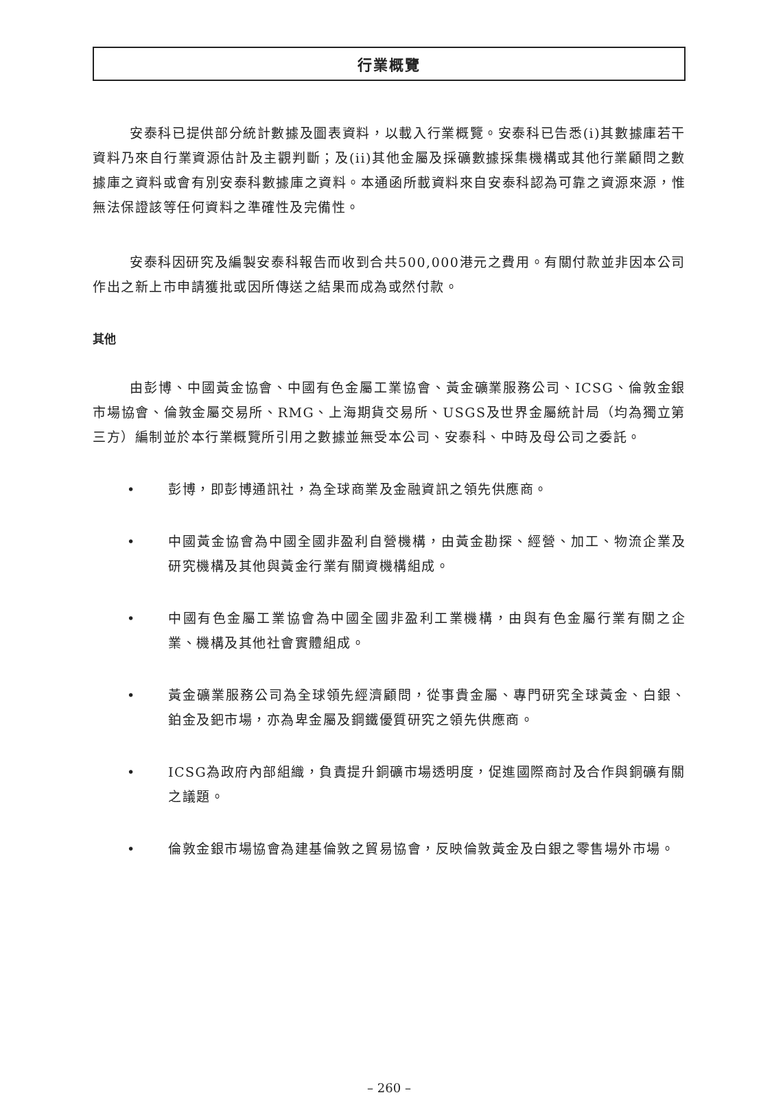行業概覽
安泰科已提供部分統計數據及圖表資料，以載入行業概覽。安泰科已告悉(i)其數據庫若干資料乃來自行業資源估計及主觀判斷；及(ii)其他金屬及採礦數據採集機構或其他行業顧問之數據庫之資料或會有別安泰科數據庫之資料。本通函所載資料來自安泰科認為可靠之資源來源，惟無法保證該等任何資料之準確性及完備性。
安泰科因研究及編製安泰科報告而收到合共500,000港元之費用。有關付款並非因本公司作出之新上市申請獲批或因所傳送之結果而成為或然付款。
其他
由彭博、中國黃金協會、中國有色金屬工業協會、黃金礦業服務公司、ICSG、倫敦金銀市場協會、倫敦金屬交易所、RMG、上海期貨交易所、USGS及世界金屬統計局（均為獨立第三方）編制並於本行業概覽所引用之數據並無受本公司、安泰科、中時及母公司之委託。
• 彭博，即彭博通訊社，為全球商業及金融資訊之領先供應商。
• 中國黃金協會為中國全國非盈利自營機構，由黃金勘探、經營、加工、物流企業及研究機構及其他與黃金行業有關資機構組成。
• 中國有色金屬工業協會為中國全國非盈利工業機構，由與有色金屬行業有關之企業、機構及其他社會實體組成。
• 黃金礦業服務公司為全球領先經濟顧問，從事貴金屬、專門研究全球黃金、白銀、鉑金及鈀市場，亦為卑金屬及鋼鐵優質研究之領先供應商。
• ICSG為政府內部組織，負責提升銅礦市場透明度，促進國際商討及合作與銅礦有關之議題。
• 倫敦金銀市場協會為建基倫敦之貿易協會，反映倫敦黃金及白銀之零售場外市場。
– 260 –